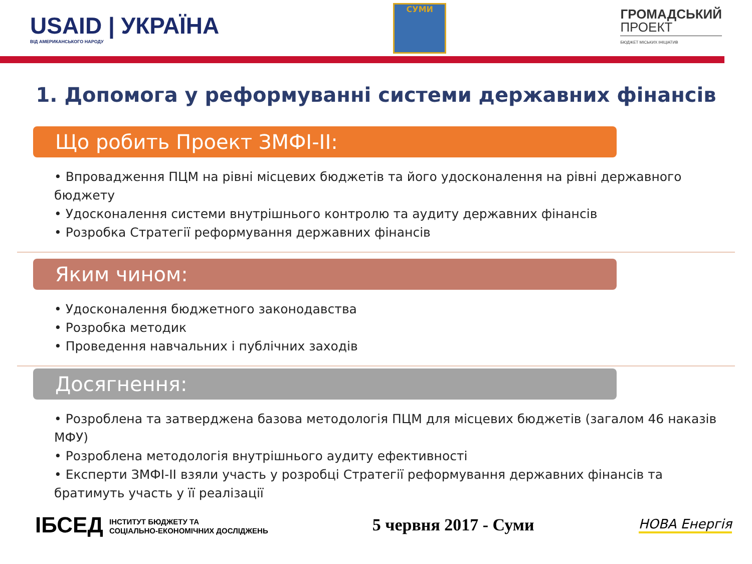USAID | УКРАЇНА
ВІД АМЕРИКАНСЬКОГО НАРОДУ
СУМИ
ГРОМАДСЬКИЙ
ПРОЕКТ
БЮДЖЕТ МІСЬКИХ ІНІЦІАТИВ
1. Допомога у реформуванні системи державних фінансів
Що робить Проект ЗМФІ-ІІ:
• Впровадження ПЦМ на рівні місцевих бюджетів та його удосконалення на рівні державного бюджету
• Удосконалення системи внутрішнього контролю та аудиту державних фінансів
• Розробка Стратегії реформування державних фінансів
Яким чином:
• Удосконалення бюджетного законодавства
• Розробка методик
• Проведення навчальних і публічних заходів
Досягнення:
• Розроблена та затверджена базова методологія ПЦМ для місцевих бюджетів (загалом 46 наказів МФУ)
• Розроблена методологія внутрішнього аудиту ефективності
• Експерти ЗМФІ-ІІ взяли участь у розробці Стратегії реформування державних фінансів та братимуть участь у її реалізації
ІБСЕД ІНСТИТУТ БЮДЖЕТУ ТА
СОЦІАЛЬНО-ЕКОНОМІЧНИХ ДОСЛІДЖЕНЬ
5 червня 2017 - Суми
НОВА Енергія